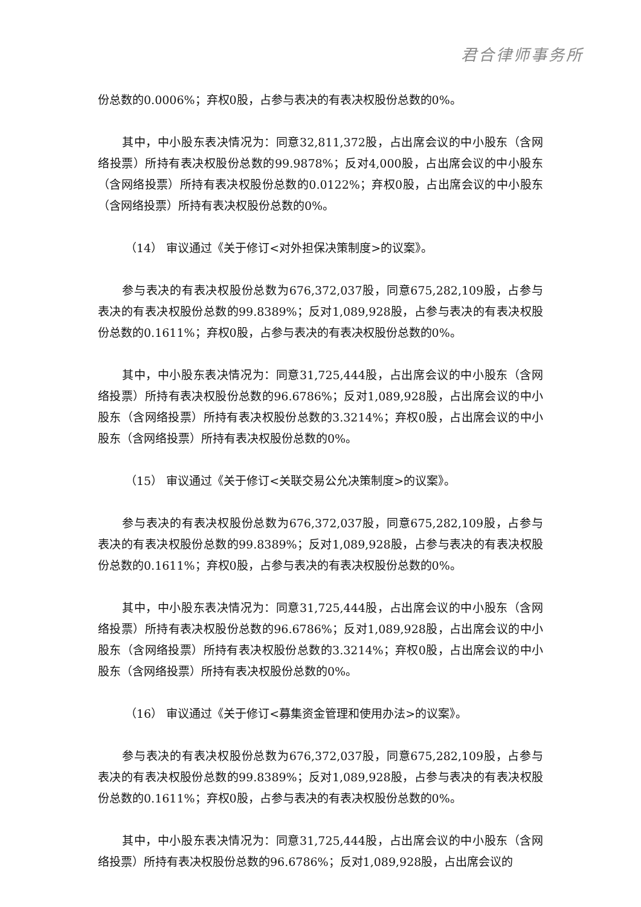君合律师事务所
份总数的0.0006%；弃权0股，占参与表决的有表决权股份总数的0%。
其中，中小股东表决情况为：同意32,811,372股，占出席会议的中小股东（含网络投票）所持有表决权股份总数的99.9878%；反对4,000股，占出席会议的中小股东（含网络投票）所持有表决权股份总数的0.0122%；弃权0股，占出席会议的中小股东（含网络投票）所持有表决权股份总数的0%。
（14） 审议通过《关于修订<对外担保决策制度>的议案》。
参与表决的有表决权股份总数为676,372,037股，同意675,282,109股，占参与表决的有表决权股份总数的99.8389%；反对1,089,928股，占参与表决的有表决权股份总数的0.1611%；弃权0股，占参与表决的有表决权股份总数的0%。
其中，中小股东表决情况为：同意31,725,444股，占出席会议的中小股东（含网络投票）所持有表决权股份总数的96.6786%；反对1,089,928股，占出席会议的中小股东（含网络投票）所持有表决权股份总数的3.3214%；弃权0股，占出席会议的中小股东（含网络投票）所持有表决权股份总数的0%。
（15） 审议通过《关于修订<关联交易公允决策制度>的议案》。
参与表决的有表决权股份总数为676,372,037股，同意675,282,109股，占参与表决的有表决权股份总数的99.8389%；反对1,089,928股，占参与表决的有表决权股份总数的0.1611%；弃权0股，占参与表决的有表决权股份总数的0%。
其中，中小股东表决情况为：同意31,725,444股，占出席会议的中小股东（含网络投票）所持有表决权股份总数的96.6786%；反对1,089,928股，占出席会议的中小股东（含网络投票）所持有表决权股份总数的3.3214%；弃权0股，占出席会议的中小股东（含网络投票）所持有表决权股份总数的0%。
（16） 审议通过《关于修订<募集资金管理和使用办法>的议案》。
参与表决的有表决权股份总数为676,372,037股，同意675,282,109股，占参与表决的有表决权股份总数的99.8389%；反对1,089,928股，占参与表决的有表决权股份总数的0.1611%；弃权0股，占参与表决的有表决权股份总数的0%。
其中，中小股东表决情况为：同意31,725,444股，占出席会议的中小股东（含网络投票）所持有表决权股份总数的96.6786%；反对1,089,928股，占出席会议的